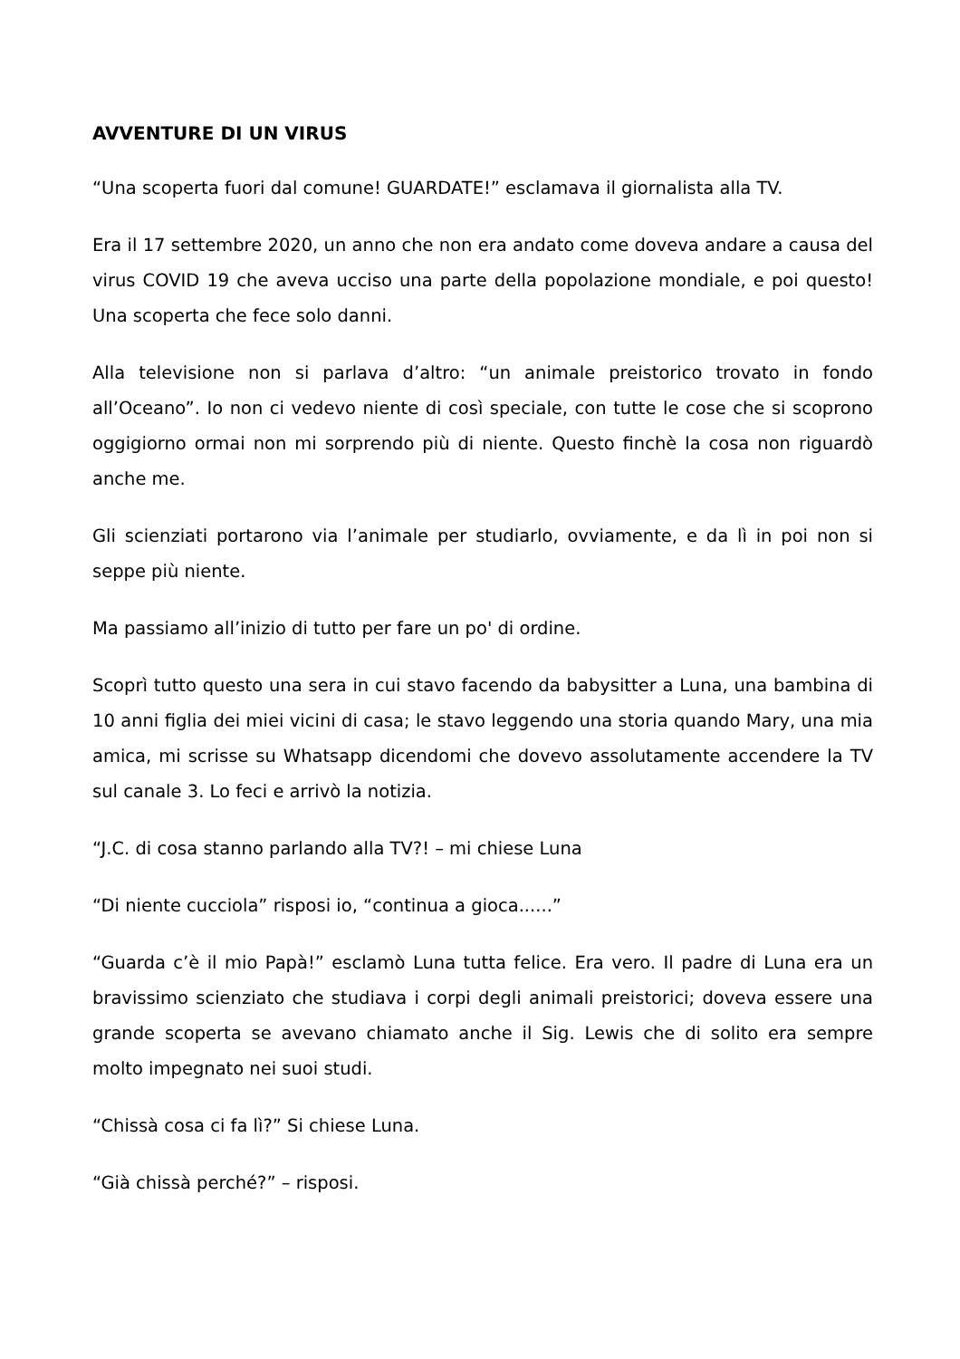AVVENTURE DI UN VIRUS
“Una scoperta fuori dal comune! GUARDATE!” esclamava il giornalista alla TV.
Era il 17 settembre 2020, un anno che non era andato come doveva andare a causa del virus COVID 19 che aveva ucciso una parte della popolazione mondiale, e poi questo! Una scoperta che fece solo danni.
Alla televisione non si parlava d’altro: “un animale preistorico trovato in fondo all’Oceano”. Io non ci vedevo niente di così speciale, con tutte le cose che si scoprono oggigiorno ormai non mi sorprendo più di niente. Questo finchè la cosa non riguardò anche me.
Gli scienziati portarono via l’animale per studiarlo, ovviamente, e da lì in poi non si seppe più niente.
Ma passiamo all’inizio di tutto per fare un po' di ordine.
Scoprì tutto questo una sera in cui stavo facendo da babysitter a Luna, una bambina di 10 anni figlia dei miei vicini di casa; le stavo leggendo una storia quando Mary, una mia amica, mi scrisse su Whatsapp dicendomi che dovevo assolutamente accendere la TV sul canale 3. Lo feci e arrivò la notizia.
“J.C. di cosa stanno parlando alla TV?! – mi chiese Luna
“Di niente cucciola” risposi io, “continua a gioca......”
“Guarda c’è il mio Papà!” esclamò Luna tutta felice. Era vero. Il padre di Luna era un bravissimo scienziato che studiava i corpi degli animali preistorici; doveva essere una grande scoperta se avevano chiamato anche il Sig. Lewis che di solito era sempre molto impegnato nei suoi studi.
“Chissà cosa ci fa lì?” Si chiese Luna.
“Già chissà perché?” – risposi.